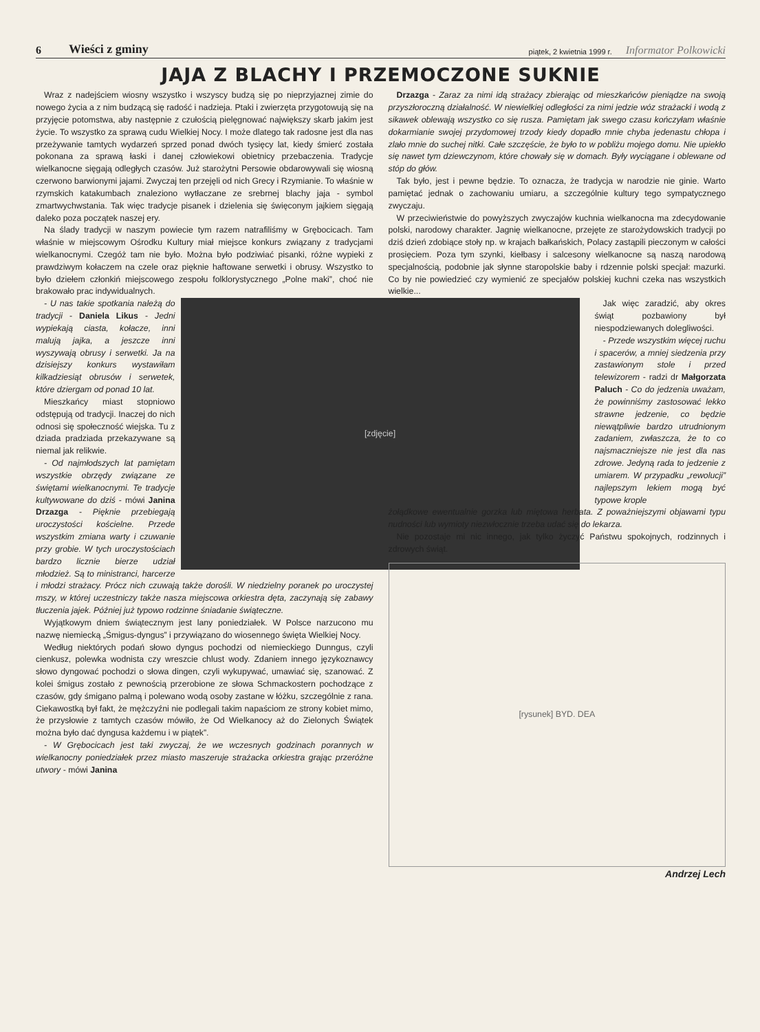6 Wieści z gminy piątek, 2 kwietnia 1999 r. Informator Polkowicki
JAJA Z BLACHY I PRZEMOCZONE SUKNIE
Wraz z nadejściem wiosny wszystko i wszyscy budzą się po nieprzyjaznej zimie do nowego życia a z nim budzącą się radość i nadzieja. Ptaki i zwierzęta przygotowują się na przyjęcie potomstwa, aby następnie z czułością pielęgnować największy skarb jakim jest życie. To wszystko za sprawą cudu Wielkiej Nocy. I może dlatego tak radosne jest dla nas przeżywanie tamtych wydarzeń sprzed ponad dwóch tysięcy lat, kiedy śmierć została pokonana za sprawą łaski i danej człowiekowi obietnicy przebaczenia. Tradycje wielkanocne sięgają odległych czasów. Już starożytni Persowie obdarowywali się wiosną czerwono barwionymi jajami. Zwyczaj ten przejęli od nich Grecy i Rzymianie. To właśnie w rzymskich katakumbach znaleziono wytłaczane ze srebrnej blachy jaja - symbol zmartwychwstania. Tak więc tradycje pisanek i dzielenia się święconym jajkiem sięgają daleko poza początek naszej ery.
Na ślady tradycji w naszym powiecie tym razem natrafiliśmy w Grębocicach. Tam właśnie w miejscowym Ośrodku Kultury miał miejsce konkurs związany z tradycjami wielkanocnymi. Czegóż tam nie było. Można było podziwiać pisanki, różne wypieki z prawdziwym kołaczem na czele oraz pięknie haftowane serwetki i obrusy. Wszystko to było dziełem członkiń miejscowego zespołu folklorystycznego „Polne maki”, choć nie brakowało prac indywidualnych.
[zdjęcie]
- U nas takie spotkania należą do tradycji - Daniela Likus - Jedni wypiekają ciasta, kołacze, inni malują jajka, a jeszcze inni wyszywają obrusy i serwetki. Ja na dzisiejszy konkurs wystawiłam kilkadziesiąt obrusów i serwetek, które dziergam od ponad 10 lat.
Mieszkańcy miast stopniowo odstępują od tradycji. Inaczej do nich odnosi się społeczność wiejska. Tu z dziada pradziada przekazywane są niemal jak relikwie.
- Od najmłodszych lat pamiętam wszystkie obrzędy związane ze świętami wielkanocnymi. Te tradycje kultywowane do dziś - mówi Janina Drzazga - Pięknie przebiegają uroczystości kościelne. Przede wszystkim zmiana warty i czuwanie przy grobie. W tych uroczystościach bardzo licznie bierze udział młodzież. Są to ministranci, harcerze i młodzi strażacy. Prócz nich czuwają także dorośli. W niedzielny poranek po uroczystej mszy, w której uczestniczy także nasza miejscowa orkiestra dęta, zaczynają się zabawy tłuczenia jajek. Później już typowo rodzinne śniadanie świąteczne.
Wyjątkowym dniem świątecznym jest lany poniedziałek. W Polsce narzucono mu nazwę niemiecką „Śmigus-dyngus” i przywiązano do wiosennego święta Wielkiej Nocy.
Według niektórych podań słowo dyngus pochodzi od niemieckiego Dunngus, czyli cienkusz, polewka wodnista czy wreszcie chlust wody. Zdaniem innego językoznawcy słowo dyngować pochodzi o słowa dingen, czyli wykupywać, umawiać się, szanować. Z kolei śmigus zostało z pewnością przerobione ze słowa Schmackostern pochodzące z czasów, gdy śmigano palmą i polewano wodą osoby zastane w łóżku, szczególnie z rana. Ciekawostką był fakt, że mężczyźni nie podlegali takim napaściom ze strony kobiet mimo, że przysłowie z tamtych czasów mówiło, że Od Wielkanocy aż do Zielonych Świątek można było dać dyngusa każdemu i w piątek”.
- W Grębocicach jest taki zwyczaj, że we wczesnych godzinach porannych w wielkanocny poniedziałek przez miasto maszeruje strażacka orkiestra grając przeróżne utwory - mówi Janina
Drzazga - Zaraz za nimi idą strażacy zbierając od mieszkańców pieniądze na swoją przyszłoroczną działalność. W niewielkiej odległości za nimi jedzie wóz strażacki i wodą z sikawek oblewają wszystko co się rusza. Pamiętam jak swego czasu kończyłam właśnie dokarmianie swojej przydomowej trzody kiedy dopadło mnie chyba jedenastu chłopa i zlało mnie do suchej nitki. Całe szczęście, że było to w pobliżu mojego domu. Nie upiekło się nawet tym dziewczynom, które chowały się w domach. Były wyciągane i oblewane od stóp do głów.
Tak było, jest i pewne będzie. To oznacza, że tradycja w narodzie nie ginie. Warto pamiętać jednak o zachowaniu umiaru, a szczególnie kultury tego sympatycznego zwyczaju.
W przeciwieństwie do powyższych zwyczajów kuchnia wielkanocna ma zdecydowanie polski, narodowy charakter. Jagnię wielkanocne, przejęte ze starożydowskich tradycji po dziś dzień zdobiące stoły np. w krajach bałkańskich, Polacy zastąpili pieczonym w całości prosięciem. Poza tym szynki, kiełbasy i salcesony wielkanocne są naszą narodową specjalnością, podobnie jak słynne staropolskie baby i rdzennie polski specjał: mazurki. Co by nie powiedzieć czy wymienić ze specjałów polskiej kuchni czeka nas wszystkich wielkie...
Jak więc zaradzić, aby okres świąt pozbawiony był niespodziewanych dolegliwości.
- Przede wszystkim więcej ruchu i spacerów, a mniej siedzenia przy zastawionym stole i przed telewizorem - radzi dr Małgorzata Paluch - Co do jedzenia uważam, że powinniśmy zastosować lekko strawne jedzenie, co będzie niewątpliwie bardzo utrudnionym zadaniem, zwłaszcza, że to co najsmaczniejsze nie jest dla nas zdrowe. Jedyną rada to jedzenie z umiarem. W przypadku „rewolucji” najlepszym lekiem mogą być typowe krople
żołądkowe ewentualnie gorzka lub miętowa herbata. Z poważniejszymi objawami typu nudności lub wymioty niezwłocznie trzeba udać się do lekarza.
Nie pozostaje mi nic innego, jak tylko życzyć Państwu spokojnych, rodzinnych i zdrowych świąt.
[rysunek] BYD. DEA
Andrzej Lech